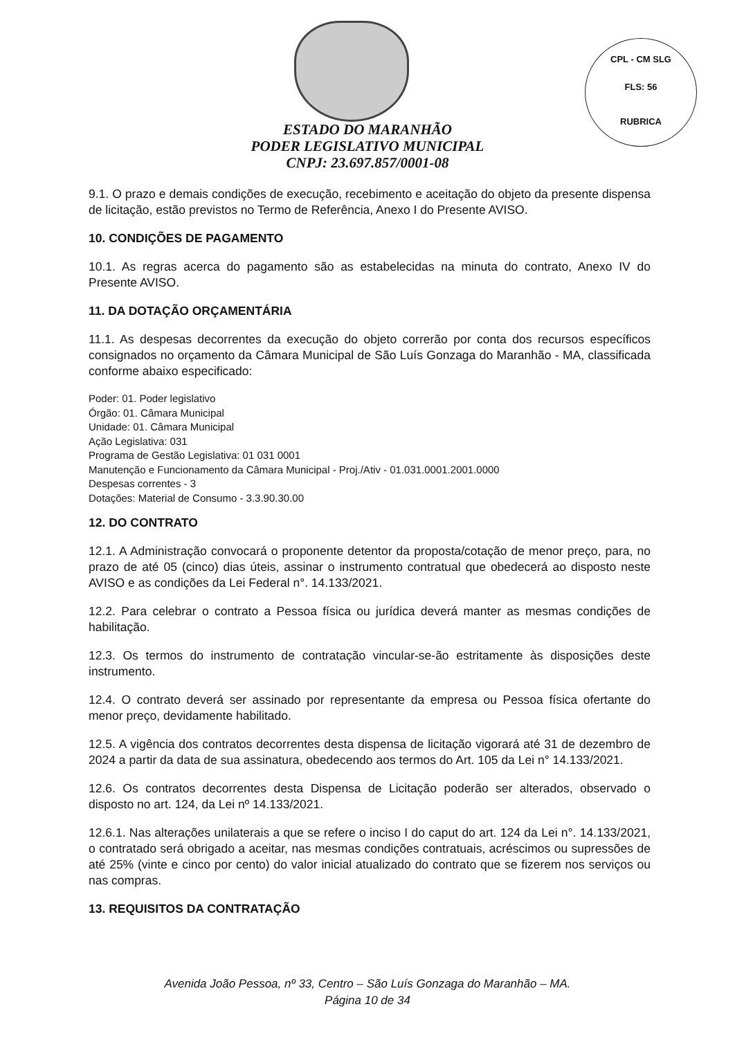CPL - CM SLG
FLS: 56
RUBRICA
ESTADO DO MARANHÃO
PODER LEGISLATIVO MUNICIPAL
CNPJ: 23.697.857/0001-08
9.1. O prazo e demais condições de execução, recebimento e aceitação do objeto da presente dispensa de licitação, estão previstos no Termo de Referência, Anexo I do Presente AVISO.
10. CONDIÇÕES DE PAGAMENTO
10.1. As regras acerca do pagamento são as estabelecidas na minuta do contrato, Anexo IV do Presente AVISO.
11. DA DOTAÇÃO ORÇAMENTÁRIA
11.1. As despesas decorrentes da execução do objeto correrão por conta dos recursos específicos consignados no orçamento da Câmara Municipal de São Luís Gonzaga do Maranhão - MA, classificada conforme abaixo especificado:
Poder: 01. Poder legislativo
Órgão: 01. Câmara Municipal
Unidade: 01. Câmara Municipal
Ação Legislativa: 031
Programa de Gestão Legislativa: 01 031 0001
Manutenção e Funcionamento da Câmara Municipal - Proj./Ativ - 01.031.0001.2001.0000
Despesas correntes - 3
Dotações: Material de Consumo - 3.3.90.30.00
12. DO CONTRATO
12.1. A Administração convocará o proponente detentor da proposta/cotação de menor preço, para, no prazo de até 05 (cinco) dias úteis, assinar o instrumento contratual que obedecerá ao disposto neste AVISO e as condições da Lei Federal n°. 14.133/2021.
12.2. Para celebrar o contrato a Pessoa física ou jurídica deverá manter as mesmas condições de habilitação.
12.3. Os termos do instrumento de contratação vincular-se-ão estritamente às disposições deste instrumento.
12.4. O contrato deverá ser assinado por representante da empresa ou Pessoa física ofertante do menor preço, devidamente habilitado.
12.5. A vigência dos contratos decorrentes desta dispensa de licitação vigorará até 31 de dezembro de 2024 a partir da data de sua assinatura, obedecendo aos termos do Art. 105 da Lei n° 14.133/2021.
12.6. Os contratos decorrentes desta Dispensa de Licitação poderão ser alterados, observado o disposto no art. 124, da Lei nº 14.133/2021.
12.6.1. Nas alterações unilaterais a que se refere o inciso I do caput do art. 124 da Lei n°. 14.133/2021, o contratado será obrigado a aceitar, nas mesmas condições contratuais, acréscimos ou supressões de até 25% (vinte e cinco por cento) do valor inicial atualizado do contrato que se fizerem nos serviços ou nas compras.
13. REQUISITOS DA CONTRATAÇÃO
Avenida João Pessoa, nº 33, Centro – São Luís Gonzaga do Maranhão – MA.
Página 10 de 34